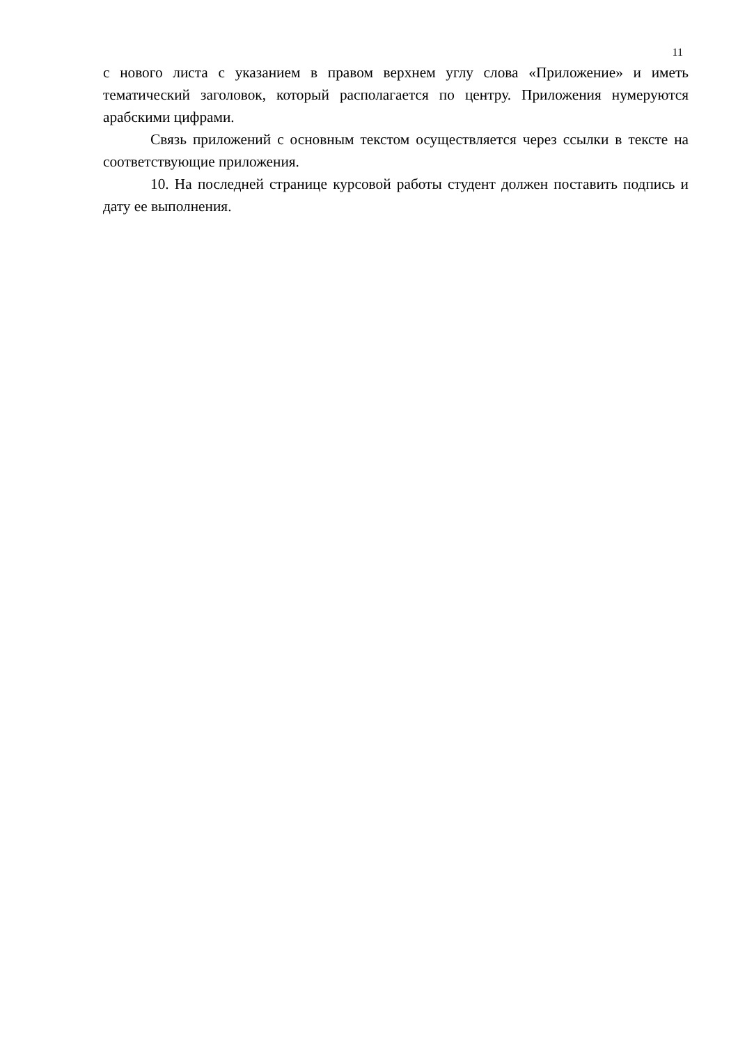11
с нового листа с указанием в правом верхнем углу слова «Приложение» и иметь тематический заголовок, который располагается по центру. Приложения нумеруются арабскими цифрами.
Связь приложений с основным текстом осуществляется через ссылки в тексте на соответствующие приложения.
10. На последней странице курсовой работы студент должен поставить подпись и дату ее выполнения.